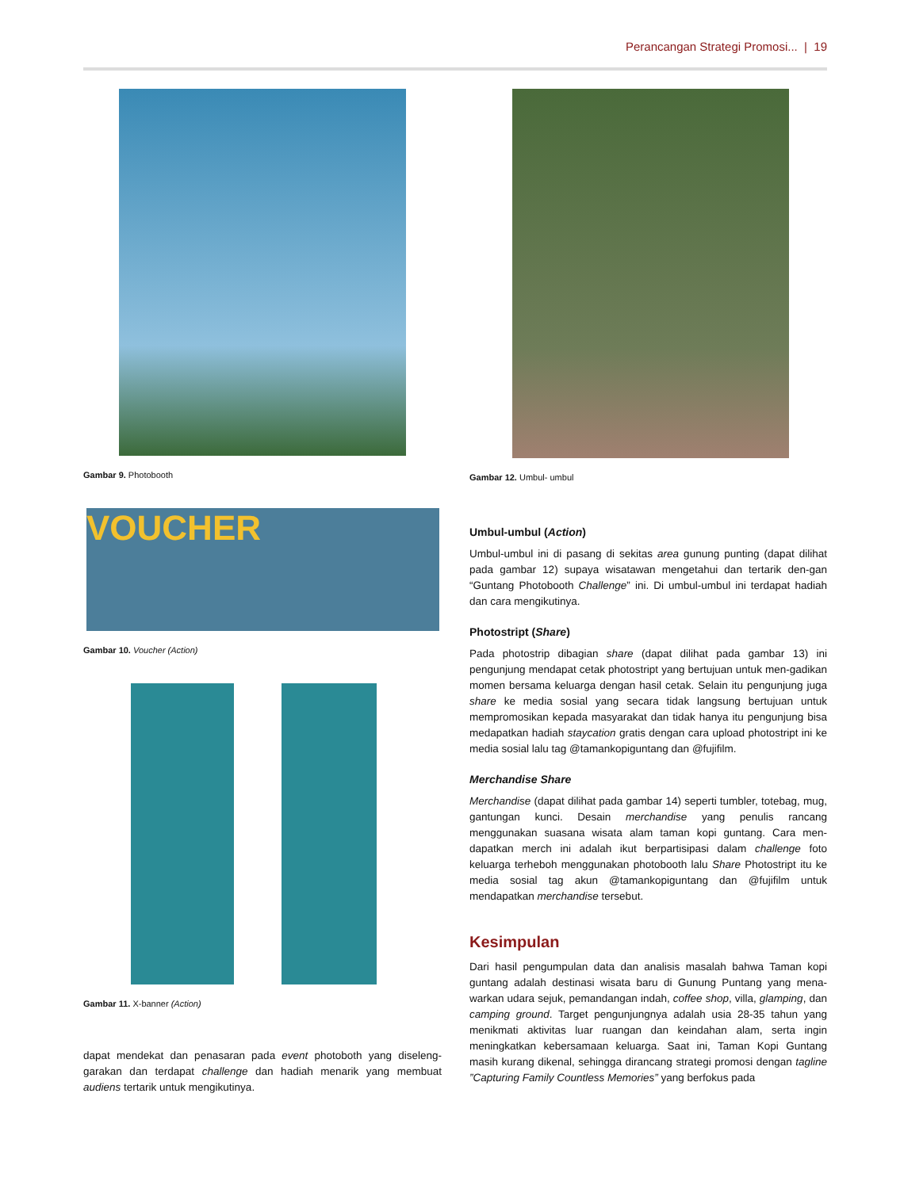Perancangan Strategi Promosi... | 19
Gambar 9. Photobooth
VOUCHER
Gambar 10. Voucher (Action)
Gambar 11. X-banner (Action)
dapat mendekat dan penasaran pada event photoboth yang diseleng-garakan dan terdapat challenge dan hadiah menarik yang membuat audiens tertarik untuk mengikutinya.
Gambar 12. Umbul- umbul
Umbul-umbul (Action)
Umbul-umbul ini di pasang di sekitas area gunung punting (dapat dilihat pada gambar 12) supaya wisatawan mengetahui dan tertarik den-gan “Guntang Photobooth Challenge” ini. Di umbul-umbul ini terdapat hadiah dan cara mengikutinya.
Photostript (Share)
Pada photostrip dibagian share (dapat dilihat pada gambar 13) ini pengunjung mendapat cetak photostript yang bertujuan untuk men-gadikan momen bersama keluarga dengan hasil cetak. Selain itu pengunjung juga share ke media sosial yang secara tidak langsung bertujuan untuk mempromosikan kepada masyarakat dan tidak hanya itu pengunjung bisa medapatkan hadiah staycation gratis dengan cara upload photostript ini ke media sosial lalu tag @tamankopiguntang dan @fujifilm.
Merchandise Share
Merchandise (dapat dilihat pada gambar 14) seperti tumbler, totebag, mug, gantungan kunci. Desain merchandise yang penulis rancang menggunakan suasana wisata alam taman kopi guntang. Cara men-dapatkan merch ini adalah ikut berpartisipasi dalam challenge foto keluarga terheboh menggunakan photobooth lalu Share Photostript itu ke media sosial tag akun @tamankopiguntang dan @fujifilm untuk mendapatkan merchandise tersebut.
Kesimpulan
Dari hasil pengumpulan data dan analisis masalah bahwa Taman kopi guntang adalah destinasi wisata baru di Gunung Puntang yang mena-warkan udara sejuk, pemandangan indah, coffee shop, villa, glamping, dan camping ground. Target pengunjungnya adalah usia 28-35 tahun yang menikmati aktivitas luar ruangan dan keindahan alam, serta ingin meningkatkan kebersamaan keluarga. Saat ini, Taman Kopi Guntang masih kurang dikenal, sehingga dirancang strategi promosi dengan tagline ”Capturing Family Countless Memories” yang berfokus pada